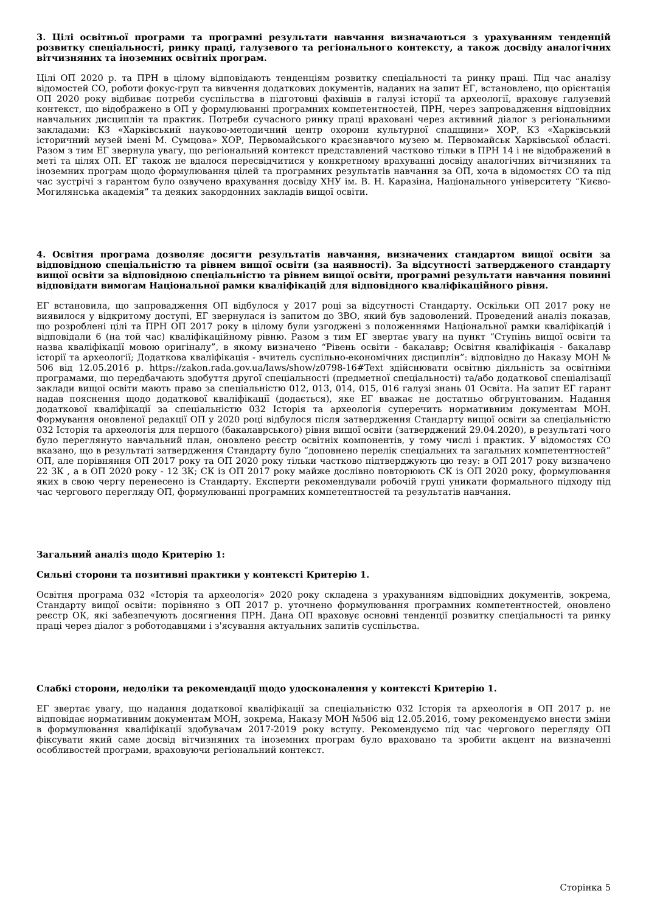3. Цілі освітньої програми та програмні результати навчання визначаються з урахуванням тенденцій розвитку спеціальності, ринку праці, галузевого та регіонального контексту, а також досвіду аналогічних вітчизняних та іноземних освітніх програм.
Цілі ОП 2020 р. та ПРН в цілому відповідають тенденціям розвитку спеціальності та ринку праці. Під час аналізу відомостей СО, роботи фокус-груп та вивчення додаткових документів, наданих на запит ЕГ, встановлено, що орієнтація ОП 2020 року відбиває потреби суспільства в підготовці фахівців в галузі історії та археології, враховує галузевий контекст, що відображено в ОП у формулюванні програмних компетентностей, ПРН, через запровадження відповідних навчальних дисциплін та практик. Потреби сучасного ринку праці враховані через активний діалог з регіональними закладами: КЗ «Харківський науково-методичний центр охорони культурної спадщини» ХОР, КЗ «Харківський історичний музей імені М. Сумцова» ХОР, Первомайського краєзнавчого музею м. Первомайськ Харківської області. Разом з тим ЕГ звернула увагу, що регіональний контекст представлений частково тільки в ПРН 14 і не відображений в меті та цілях ОП. ЕГ також не вдалося пересвідчитися у конкретному врахуванні досвіду аналогічних вітчизняних та іноземних програм щодо формулювання цілей та програмних результатів навчання за ОП, хоча в відомостях СО та під час зустрічі з гарантом було озвучено врахування досвіду ХНУ ім. В. Н. Каразіна, Національного університету “Києво-Могилянська академія” та деяких закордонних закладів вищої освіти.
4. Освітня програма дозволяє досягти результатів навчання, визначених стандартом вищої освіти за відповідною спеціальністю та рівнем вищої освіти (за наявності). За відсутності затвердженого стандарту вищої освіти за відповідною спеціальністю та рівнем вищої освіти, програмні результати навчання повинні відповідати вимогам Національної рамки кваліфікацій для відповідного кваліфікаційного рівня.
ЕГ встановила, що запровадження ОП відбулося у 2017 році за відсутності Стандарту. Оскільки ОП 2017 року не виявилося у відкритому доступі, ЕГ звернулася із запитом до ЗВО, який був задоволений. Проведений аналіз показав, що розроблені цілі та ПРН ОП 2017 року в цілому були узгоджені з положеннями Національної рамки кваліфікацій і відповідали 6 (на той час) кваліфікаційному рівню. Разом з тим ЕГ звертає увагу на пункт “Ступінь вищої освіти та назва кваліфікації мовою оригіналу”, в якому визначено “Рівень освіти - бакалавр; Освітня кваліфікація - бакалавр історії та археології; Додаткова кваліфікація - вчитель суспільно-економічних дисциплін”: відповідно до Наказу МОН № 506 від 12.05.2016 р. https://zakon.rada.gov.ua/laws/show/z0798-16#Text здійснювати освітню діяльність за освітніми програмами, що передбачають здобуття другої спеціальності (предметної спеціальності) та/або додаткової спеціалізації заклади вищої освіти мають право за спеціальністю 012, 013, 014, 015, 016 галузі знань 01 Освіта. На запит ЕГ гарант надав пояснення щодо додаткової кваліфікації (додається), яке ЕГ вважає не достатньо обгрунтованим. Надання додаткової кваліфікації за спеціальністю 032 Історія та археологія суперечить нормативним документам МОН. Формування оновленої редакції ОП у 2020 році відбулося після затвердження Стандарту вищої освіти за спеціальністю 032 Історія та археологія для першого (бакалаврського) рівня вищої освіти (затверджений 29.04.2020), в результаті чого було переглянуто навчальний план, оновлено реєстр освітніх компонентів, у тому числі і практик. У відомостях СО вказано, що в результаті затвердження Стандарту було “доповнено перелік спеціальних та загальних компетентностей” ОП, але порівняння ОП 2017 року та ОП 2020 року тільки частково підтверджують цю тезу: в ОП 2017 року визначено 22 ЗК , а в ОП 2020 року - 12 ЗК; СК із ОП 2017 року майже дослівно повторюють СК із ОП 2020 року, формулювання яких в свою чергу перенесено із Стандарту. Експерти рекомендували робочій групі уникати формального підходу під час чергового перегляду ОП, формулюванні програмних компетентностей та результатів навчання.
Загальний аналіз щодо Критерію 1:
Сильні сторони та позитивні практики у контексті Критерію 1.
Освітня програма 032 «Історія та археологія» 2020 року складена з урахуванням відповідних документів, зокрема, Стандарту вищої освіти: порівняно з ОП 2017 р. уточнено формулювання програмних компетентностей, оновлено реєстр ОК, які забезпечують досягнення ПРН. Дана ОП враховує основні тенденції розвитку спеціальності та ринку праці через діалог з роботодавцями і з'ясування актуальних запитів суспільства.
Слабкі сторони, недоліки та рекомендації щодо удосконалення у контексті Критерію 1.
ЕГ звертає увагу, що надання додаткової кваліфікації за спеціальністю 032 Історія та археологія в ОП 2017 р. не відповідає нормативним документам МОН, зокрема, Наказу МОН №506 від 12.05.2016, тому рекомендуємо внести зміни в формулювання кваліфікації здобувачам 2017-2019 року вступу. Рекомендуємо під час чергового перегляду ОП фіксувати який саме досвід вітчизняних та іноземних програм було враховано та зробити акцент на визначенні особливостей програми, враховуючи регіональний контекст.
Сторінка 5